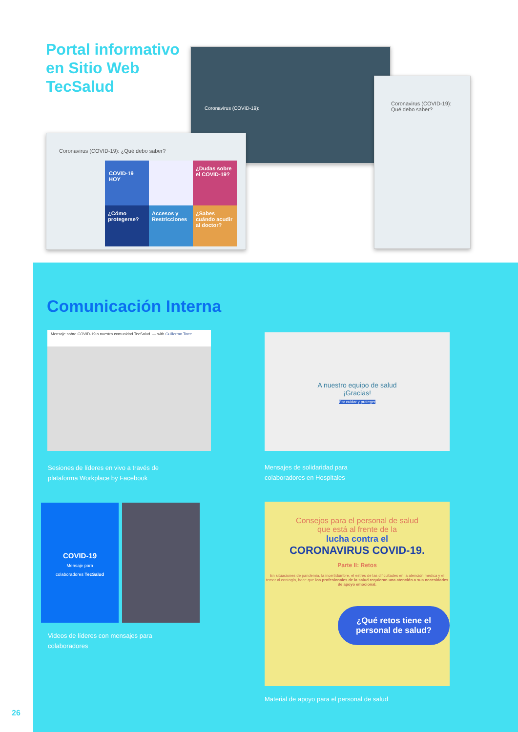Portal informativo
en Sitio Web
TecSalud
Coronavirus (COVID-19):
Coronavirus (COVID-19):
Qué debo saber?
Coronavirus (COVID-19): ¿Qué debo saber?
COVID-19 HOY
¿Dudas sobre el COVID-19?
¿Cómo protegerse?
Accesos y Restricciones
¿Sabes cuándo acudir al doctor?
Comunicación Interna
Mensaje sobre COVID-19 a nuestra comunidad TecSalud. — with Guillermo Torre.
Sesiones de líderes en vivo a través de
plataforma Workplace by Facebook
A nuestro equipo de salud
¡Gracias!
Por cuidar y proteger
Mensajes de solidaridad para
colaboradores en Hospitales
COVID-19
Mensaje para
colaboradores TecSalud
Videos de líderes con mensajes para
colaboradores
Consejos para el personal de salud
que está al frente de la
lucha contra el
CORONAVIRUS COVID-19.
Parte II: Retos
En situaciones de pandemia, la incertidumbre, el estrés de las dificultades en la atención médica y el temor al contagio, hace que los profesionales de la salud requieran una atención a sus necesidades de apoyo emocional.
¿Qué retos tiene el personal de salud?
Material de apoyo para el personal de salud
26